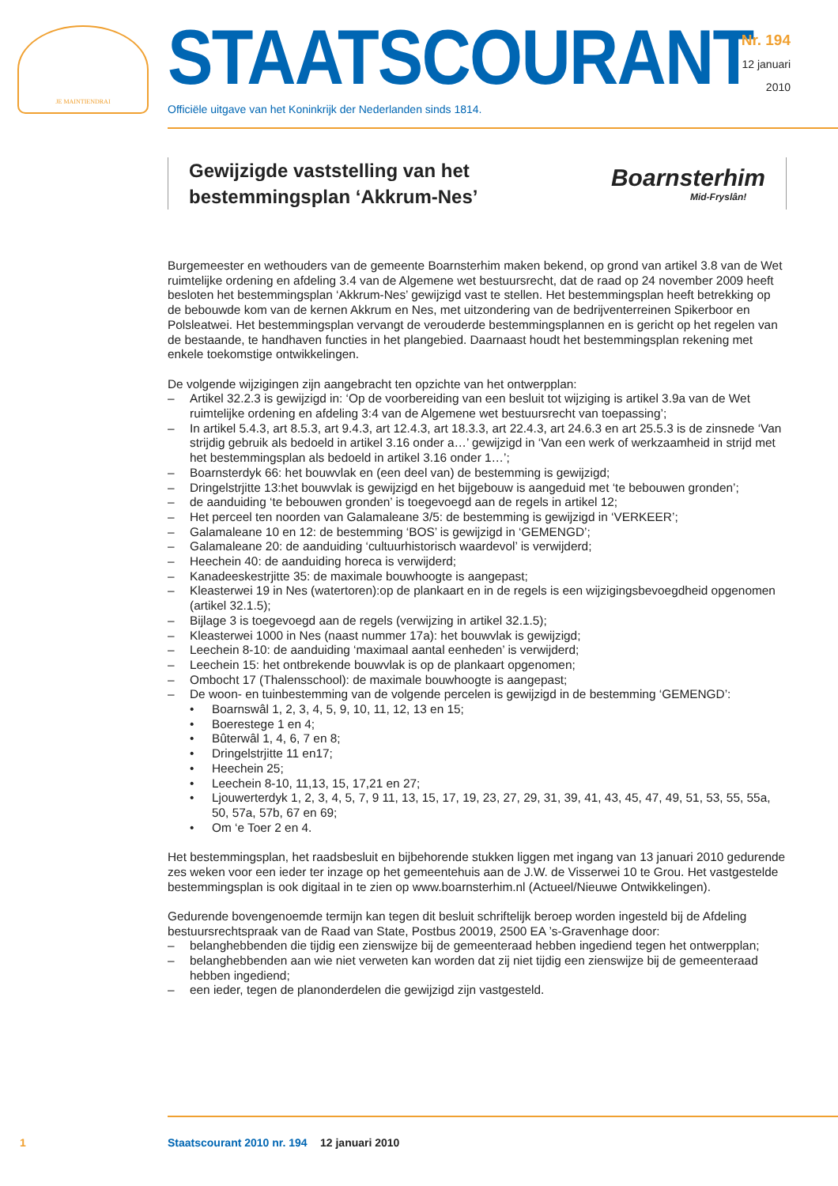JE MAINTIENDRAI STAATSCOURANT
Officiële uitgave van het Koninkrijk der Nederlanden sinds 1814.
Nr. 194
12 januari
2010
Gewijzigde vaststelling van het
bestemmingsplan ‘Akkrum-Nes’
Boarnsterhim
Mid-Fryslân!
Burgemeester en wethouders van de gemeente Boarnsterhim maken bekend, op grond van artikel 3.8 van de Wet ruimtelijke ordening en afdeling 3.4 van de Algemene wet bestuursrecht, dat de raad op 24 november 2009 heeft besloten het bestemmingsplan ‘Akkrum-Nes’ gewijzigd vast te stellen. Het bestemmingsplan heeft betrekking op de bebouwde kom van de kernen Akkrum en Nes, met uitzondering van de bedrijventerreinen Spikerboor en Polsleatwei. Het bestemmingsplan vervangt de verouderde bestemmingsplannen en is gericht op het regelen van de bestaande, te handhaven functies in het plangebied. Daarnaast houdt het bestemmingsplan rekening met enkele toekomstige ontwikkelingen.
De volgende wijzigingen zijn aangebracht ten opzichte van het ontwerpplan:
– Artikel 32.2.3 is gewijzigd in: ‘Op de voorbereiding van een besluit tot wijziging is artikel 3.9a van de Wet ruimtelijke ordening en afdeling 3:4 van de Algemene wet bestuursrecht van toepassing’;
– In artikel 5.4.3, art 8.5.3, art 9.4.3, art 12.4.3, art 18.3.3, art 22.4.3, art 24.6.3 en art 25.5.3 is de zinsnede ‘Van strijdig gebruik als bedoeld in artikel 3.16 onder a…’ gewijzigd in ‘Van een werk of werkzaamheid in strijd met het bestemmingsplan als bedoeld in artikel 3.16 onder 1…’;
– Boarnsterdyk 66: het bouwvlak en (een deel van) de bestemming is gewijzigd;
– Dringelstrjitte 13:het bouwvlak is gewijzigd en het bijgebouw is aangeduid met ‘te bebouwen gronden’;
– de aanduiding ‘te bebouwen gronden’ is toegevoegd aan de regels in artikel 12;
– Het perceel ten noorden van Galamaleane 3/5: de bestemming is gewijzigd in ‘VERKEER’;
– Galamaleane 10 en 12: de bestemming ‘BOS’ is gewijzigd in ‘GEMENGD’;
– Galamaleane 20: de aanduiding ‘cultuurhistorisch waardevol’ is verwijderd;
– Heechein 40: de aanduiding horeca is verwijderd;
– Kanadeeskestrjitte 35: de maximale bouwhoogte is aangepast;
– Kleasterwei 19 in Nes (watertoren):op de plankaart en in de regels is een wijzigingsbevoegdheid opgenomen (artikel 32.1.5);
– Bijlage 3 is toegevoegd aan de regels (verwijzing in artikel 32.1.5);
– Kleasterwei 1000 in Nes (naast nummer 17a): het bouwvlak is gewijzigd;
– Leechein 8-10: de aanduiding ‘maximaal aantal eenheden’ is verwijderd;
– Leechein 15: het ontbrekende bouwvlak is op de plankaart opgenomen;
– Ombocht 17 (Thalensschool): de maximale bouwhoogte is aangepast;
– De woon- en tuinbestemming van de volgende percelen is gewijzigd in de bestemming ‘GEMENGD’:
• Boarnswâl 1, 2, 3, 4, 5, 9, 10, 11, 12, 13 en 15;
• Boerestege 1 en 4;
• Bûterwâl 1, 4, 6, 7 en 8;
• Dringelstrjitte 11 en17;
• Heechein 25;
• Leechein 8-10, 11,13, 15, 17,21 en 27;
• Ljouwerterdyk 1, 2, 3, 4, 5, 7, 9 11, 13, 15, 17, 19, 23, 27, 29, 31, 39, 41, 43, 45, 47, 49, 51, 53, 55, 55a, 50, 57a, 57b, 67 en 69;
• Om ‘e Toer 2 en 4.
Het bestemmingsplan, het raadsbesluit en bijbehorende stukken liggen met ingang van 13 januari 2010 gedurende zes weken voor een ieder ter inzage op het gemeentehuis aan de J.W. de Visserwei 10 te Grou. Het vastgestelde bestemmingsplan is ook digitaal in te zien op www.boarnsterhim.nl (Actueel/Nieuwe Ontwikkelingen).
Gedurende bovengenoemde termijn kan tegen dit besluit schriftelijk beroep worden ingesteld bij de Afdeling bestuursrechtspraak van de Raad van State, Postbus 20019, 2500 EA ’s-Gravenhage door:
– belanghebbenden die tijdig een zienswijze bij de gemeenteraad hebben ingediend tegen het ontwerpplan;
– belanghebbenden aan wie niet verweten kan worden dat zij niet tijdig een zienswijze bij de gemeenteraad hebben ingediend;
– een ieder, tegen de planonderdelen die gewijzigd zijn vastgesteld.
1 Staatscourant 2010 nr. 194 12 januari 2010